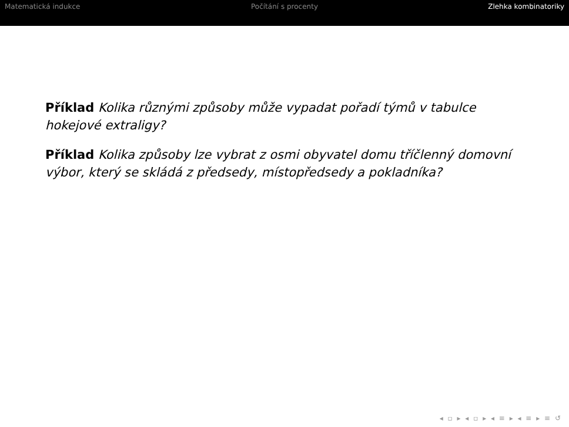Matematická indukce Počítání s procenty Zlehka kombinatoriky
Příklad Kolika různými způsoby může vypadat pořadí týmů v tabulce hokejové extraligy?
Příklad Kolika způsoby lze vybrat z osmi obyvatel domu tříčlenný domovní výbor, který se skládá z předsedy, místopředsedy a pokladníka?
◂ ▫ ▸ ◂ ▫ ▸ ◂ ≡ ▸ ◂ ≡ ▸ ≡ ↺